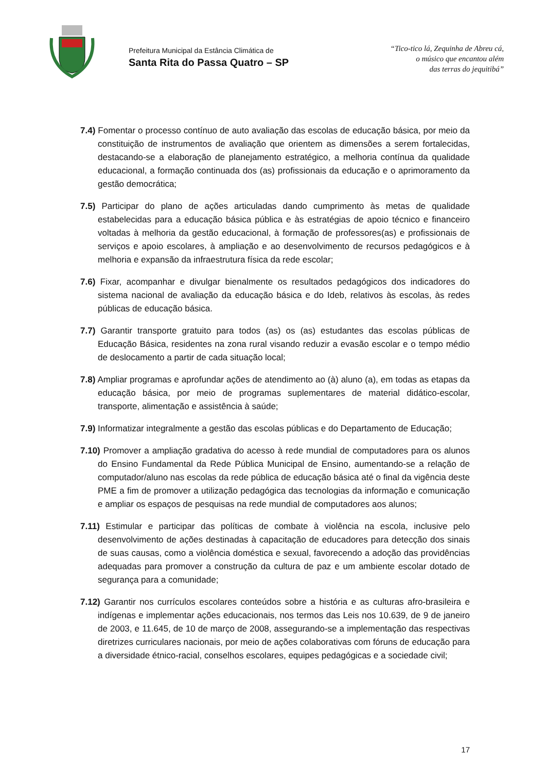Prefeitura Municipal da Estância Climática de
Santa Rita do Passa Quatro – SP
“Tico-tico lá, Zequinha de Abreu cá,
o músico que encantou além
das terras do jequitibá”
7.4) Fomentar o processo contínuo de auto avaliação das escolas de educação básica, por meio da constituição de instrumentos de avaliação que orientem as dimensões a serem fortalecidas, destacando-se a elaboração de planejamento estratégico, a melhoria contínua da qualidade educacional, a formação continuada dos (as) profissionais da educação e o aprimoramento da gestão democrática;
7.5) Participar do plano de ações articuladas dando cumprimento às metas de qualidade estabelecidas para a educação básica pública e às estratégias de apoio técnico e financeiro voltadas à melhoria da gestão educacional, à formação de professores(as) e profissionais de serviços e apoio escolares, à ampliação e ao desenvolvimento de recursos pedagógicos e à melhoria e expansão da infraestrutura física da rede escolar;
7.6) Fixar, acompanhar e divulgar bienalmente os resultados pedagógicos dos indicadores do sistema nacional de avaliação da educação básica e do Ideb, relativos às escolas, às redes públicas de educação básica.
7.7) Garantir transporte gratuito para todos (as) os (as) estudantes das escolas públicas de Educação Básica, residentes na zona rural visando reduzir a evasão escolar e o tempo médio de deslocamento a partir de cada situação local;
7.8) Ampliar programas e aprofundar ações de atendimento ao (à) aluno (a), em todas as etapas da educação básica, por meio de programas suplementares de material didático-escolar, transporte, alimentação e assistência à saúde;
7.9) Informatizar integralmente a gestão das escolas públicas e do Departamento de Educação;
7.10) Promover a ampliação gradativa do acesso à rede mundial de computadores para os alunos do Ensino Fundamental da Rede Pública Municipal de Ensino, aumentando-se a relação de computador/aluno nas escolas da rede pública de educação básica até o final da vigência deste PME a fim de promover a utilização pedagógica das tecnologias da informação e comunicação e ampliar os espaços de pesquisas na rede mundial de computadores aos alunos;
7.11) Estimular e participar das políticas de combate à violência na escola, inclusive pelo desenvolvimento de ações destinadas à capacitação de educadores para detecção dos sinais de suas causas, como a violência doméstica e sexual, favorecendo a adoção das providências adequadas para promover a construção da cultura de paz e um ambiente escolar dotado de segurança para a comunidade;
7.12) Garantir nos currículos escolares conteúdos sobre a história e as culturas afro-brasileira e indígenas e implementar ações educacionais, nos termos das Leis nos 10.639, de 9 de janeiro de 2003, e 11.645, de 10 de março de 2008, assegurando-se a implementação das respectivas diretrizes curriculares nacionais, por meio de ações colaborativas com fóruns de educação para a diversidade étnico-racial, conselhos escolares, equipes pedagógicas e a sociedade civil;
17